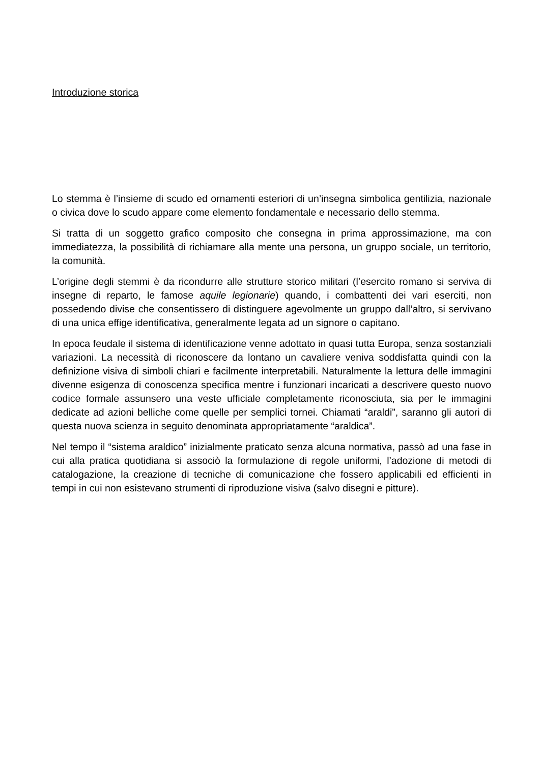Introduzione storica
Lo stemma è l’insieme di scudo ed ornamenti esteriori di un’insegna simbolica gentilizia, nazionale o civica dove lo scudo appare come elemento fondamentale e necessario dello stemma.
Si tratta di un soggetto grafico composito che consegna in prima approssimazione, ma con immediatezza, la possibilità di richiamare alla mente una persona, un gruppo sociale, un territorio, la comunità.
L’origine degli stemmi è da ricondurre alle strutture storico militari (l’esercito romano si serviva di insegne di reparto, le famose aquile legionarie) quando, i combattenti dei vari eserciti, non possedendo divise che consentissero di distinguere agevolmente un gruppo dall’altro, si servivano di una unica effige identificativa, generalmente legata ad un signore o capitano.
In epoca feudale il sistema di identificazione venne adottato in quasi tutta Europa, senza sostanziali variazioni. La necessità di riconoscere da lontano un cavaliere veniva soddisfatta quindi con la definizione visiva di simboli chiari e facilmente interpretabili. Naturalmente la lettura delle immagini divenne esigenza di conoscenza specifica mentre i funzionari incaricati a descrivere questo nuovo codice formale assunsero una veste ufficiale completamente riconosciuta, sia per le immagini dedicate ad azioni belliche come quelle per semplici tornei. Chiamati “araldi”, saranno gli autori di questa nuova scienza in seguito denominata appropriatamente “araldica”.
Nel tempo il “sistema araldico” inizialmente praticato senza alcuna normativa, passò ad una fase in cui alla pratica quotidiana si associò la formulazione di regole uniformi, l’adozione di metodi di catalogazione, la creazione di tecniche di comunicazione che fossero applicabili ed efficienti in tempi in cui non esistevano strumenti di riproduzione visiva (salvo disegni e pitture).